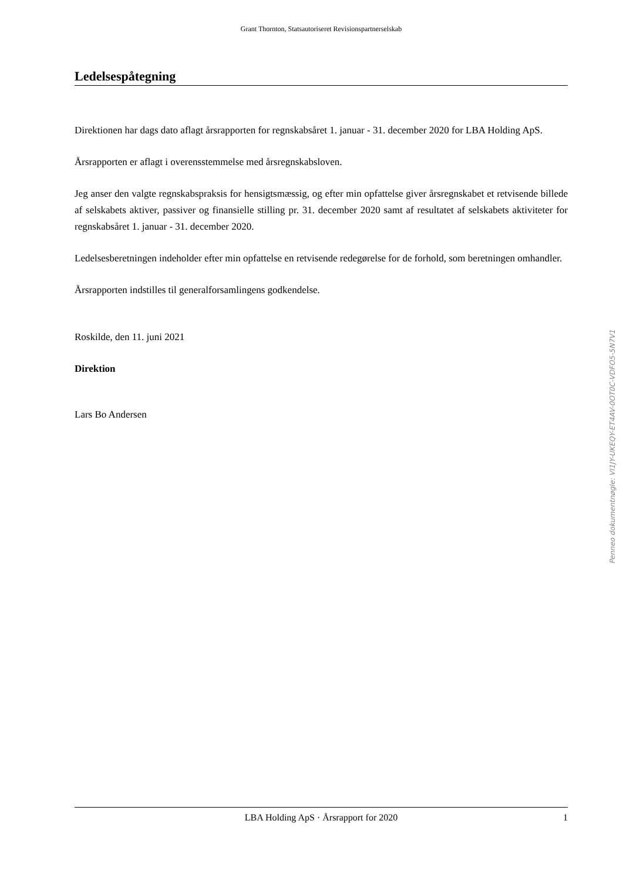Grant Thornton, Statsautoriseret Revisionspartnerselskab
Ledelsespåtegning
Direktionen har dags dato aflagt årsrapporten for regnskabsåret 1. januar - 31. december 2020 for LBA Holding ApS.
Årsrapporten er aflagt i overensstemmelse med årsregnskabsloven.
Jeg anser den valgte regnskabspraksis for hensigtsmæssig, og efter min opfattelse giver årsregnskabet et retvisende billede af selskabets aktiver, passiver og finansielle stilling pr. 31. december 2020 samt af resultatet af selskabets aktiviteter for regnskabsåret 1. januar - 31. december 2020.
Ledelsesberetningen indeholder efter min opfattelse en retvisende redegørelse for de forhold, som beretningen omhandler.
Årsrapporten indstilles til generalforsamlingens godkendelse.
Roskilde, den 11. juni 2021
Direktion
Lars Bo Andersen
LBA Holding ApS · Årsrapport for 2020 1
Penneo dokumentnøgle: VI1JY-UKEQY-ET4AV-0OT0C-VDFO5-5N7V1